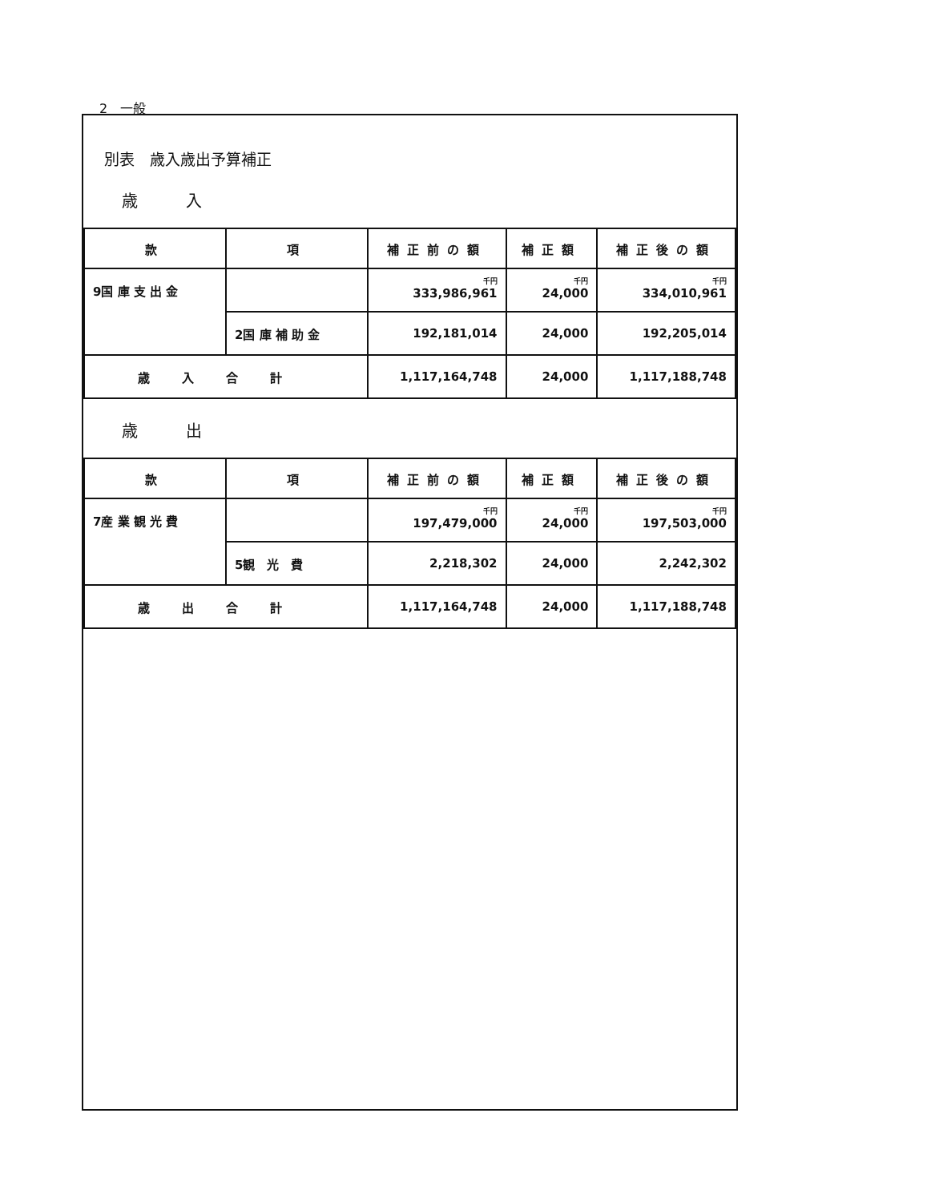2　一般
別表　歳入歳出予算補正
歳入
| 款 | 項 | 補正前の額 | 補正額 | 補正後の額 |
| --- | --- | --- | --- | --- |
| 9国 庫 支 出 金 | | 千円 333,986,961 | 千円 24,000 | 千円 334,010,961 |
| | 2国 庫 補 助 金 | 192,181,014 | 24,000 | 192,205,014 |
| 歳入合計 | | 1,117,164,748 | 24,000 | 1,117,188,748 |
歳出
| 款 | 項 | 補正前の額 | 補正額 | 補正後の額 |
| --- | --- | --- | --- | --- |
| 7産 業 観 光 費 | | 千円 197,479,000 | 千円 24,000 | 千円 197,503,000 |
| | 5観 光 費 | 2,218,302 | 24,000 | 2,242,302 |
| 歳出合計 | | 1,117,164,748 | 24,000 | 1,117,188,748 |